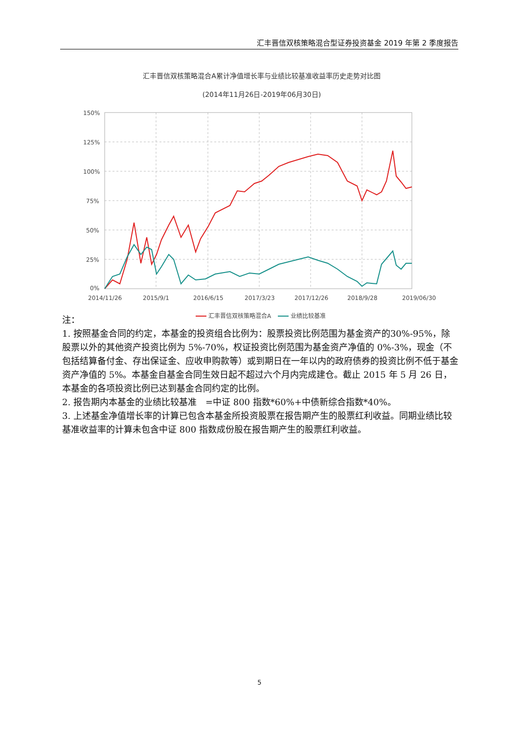汇丰晋信双核策略混合型证券投资基金 2019 年第 2 季度报告
汇丰晋信双核策略混合A累计净值增长率与业绩比较基准收益率历史走势对比图
(2014年11月26日-2019年06月30日)
150%
125%
100%
75%
50%
25%
0%
2014/11/26
2015/9/1
2016/6/15
2017/3/23
2017/12/26
2018/9/28
2019/06/30
汇丰晋信双核策略混合A
业绩比较基准
注：
1. 按照基金合同的约定，本基金的投资组合比例为：股票投资比例范围为基金资产的30%-95%，除股票以外的其他资产投资比例为 5%-70%，权证投资比例范围为基金资产净值的 0%-3%，现金（不包括结算备付金、存出保证金、应收申购款等）或到期日在一年以内的政府债券的投资比例不低于基金资产净值的 5%。本基金自基金合同生效日起不超过六个月内完成建仓。截止 2015 年 5 月 26 日，本基金的各项投资比例已达到基金合同约定的比例。
2. 报告期内本基金的业绩比较基准　=中证 800 指数*60%+中债新综合指数*40%。
3. 上述基金净值增长率的计算已包含本基金所投资股票在报告期产生的股票红利收益。同期业绩比较基准收益率的计算未包含中证 800 指数成份股在报告期产生的股票红利收益。
5